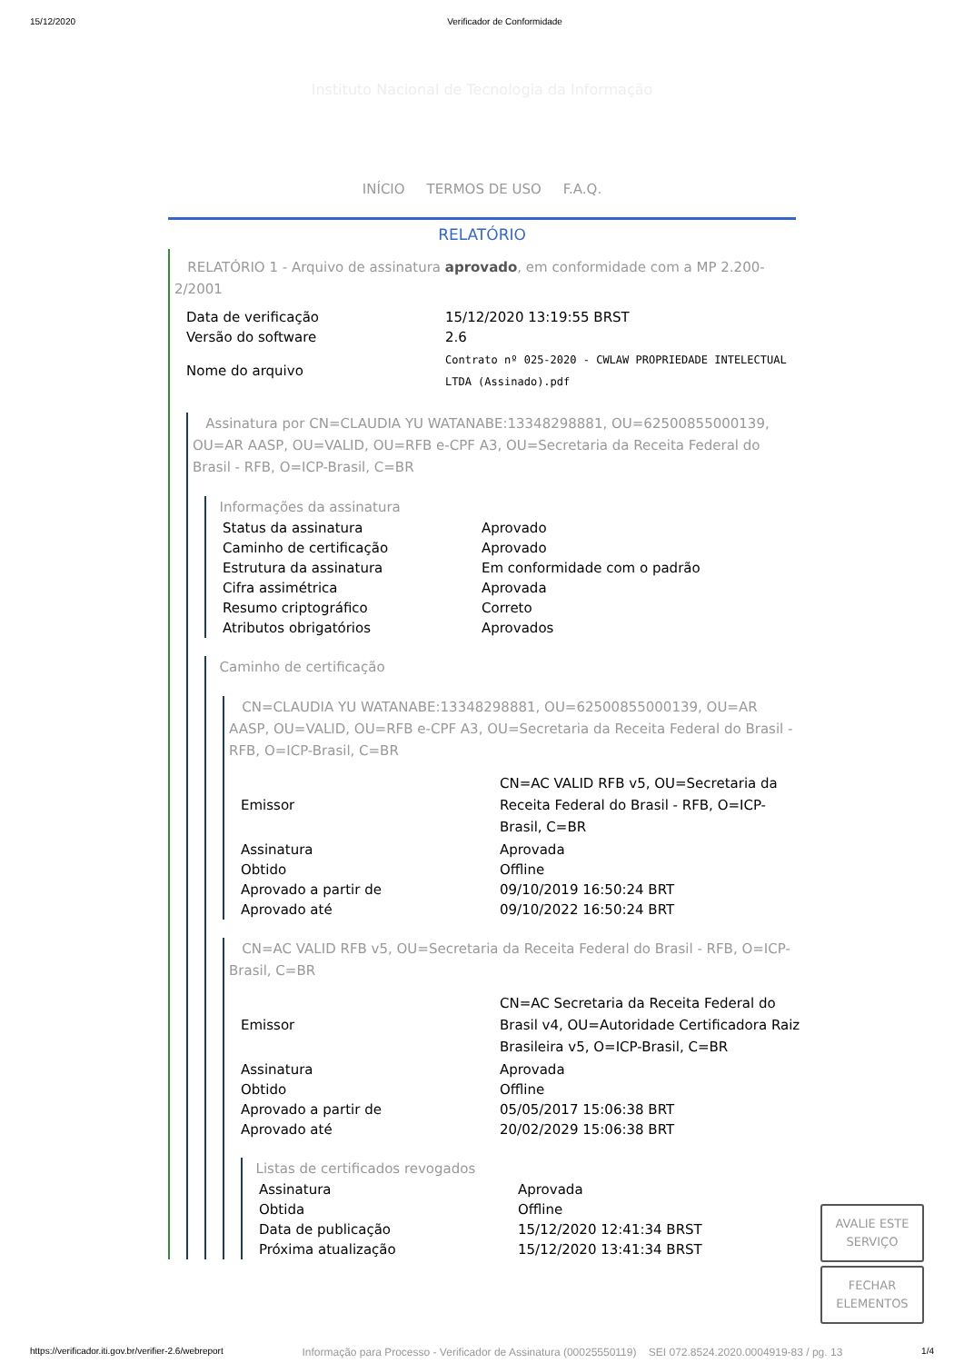15/12/2020 Verificador de Conformidade
Instituto Nacional de Tecnologia da Informação
INÍCIO TERMOS DE USO F.A.Q.
RELATÓRIO
RELATÓRIO 1 - Arquivo de assinatura aprovado, em conformidade com a MP 2.200-2/2001
| Data de verificação | 15/12/2020 13:19:55 BRST |
| Versão do software | 2.6 |
| Nome do arquivo | Contrato nº 025-2020 - CWLAW PROPRIEDADE INTELECTUAL LTDA (Assinado).pdf |
Assinatura por CN=CLAUDIA YU WATANABE:13348298881, OU=62500855000139, OU=AR AASP, OU=VALID, OU=RFB e-CPF A3, OU=Secretaria da Receita Federal do Brasil - RFB, O=ICP-Brasil, C=BR
Informações da assinatura
| Status da assinatura | Aprovado |
| Caminho de certificação | Aprovado |
| Estrutura da assinatura | Em conformidade com o padrão |
| Cifra assimétrica | Aprovada |
| Resumo criptográfico | Correto |
| Atributos obrigatórios | Aprovados |
Caminho de certificação
CN=CLAUDIA YU WATANABE:13348298881, OU=62500855000139, OU=AR AASP, OU=VALID, OU=RFB e-CPF A3, OU=Secretaria da Receita Federal do Brasil - RFB, O=ICP-Brasil, C=BR
| Emissor | CN=AC VALID RFB v5, OU=Secretaria da Receita Federal do Brasil - RFB, O=ICP-Brasil, C=BR |
| Assinatura | Aprovada |
| Obtido | Offline |
| Aprovado a partir de | 09/10/2019 16:50:24 BRT |
| Aprovado até | 09/10/2022 16:50:24 BRT |
CN=AC VALID RFB v5, OU=Secretaria da Receita Federal do Brasil - RFB, O=ICP-Brasil, C=BR
| Emissor | CN=AC Secretaria da Receita Federal do Brasil v4, OU=Autoridade Certificadora Raiz Brasileira v5, O=ICP-Brasil, C=BR |
| Assinatura | Aprovada |
| Obtido | Offline |
| Aprovado a partir de | 05/05/2017 15:06:38 BRT |
| Aprovado até | 20/02/2029 15:06:38 BRT |
Listas de certificados revogados
| Assinatura | Aprovada |
| Obtida | Offline |
| Data de publicação | 15/12/2020 12:41:34 BRST |
| Próxima atualização | 15/12/2020 13:41:34 BRST |
AVALIE ESTE
SERVIÇO
FECHAR
ELEMENTOS
https://verificador.iti.gov.br/verifier-2.6/webreport Informação para Processo - Verificador de Assinatura (00025550119) SEI 072.8524.2020.0004919-83 / pg. 13 1/4